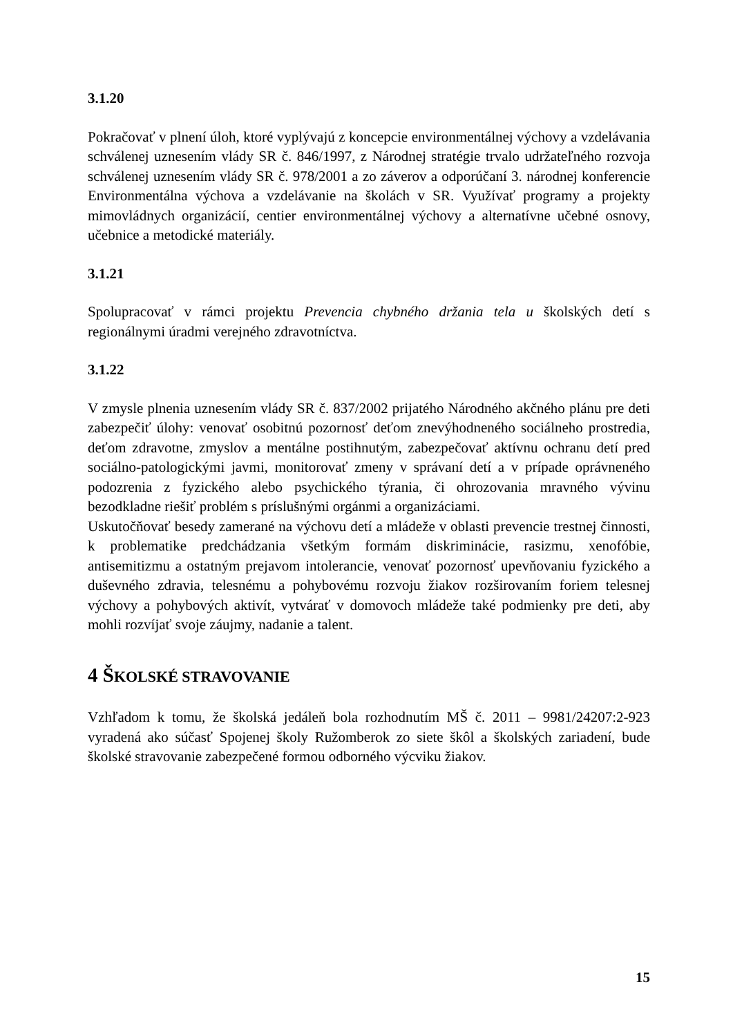3.1.20
Pokračovať v plnení úloh, ktoré vyplývajú z koncepcie environmentálnej výchovy a vzdelávania schválenej uznesením vlády SR č. 846/1997, z Národnej stratégie trvalo udržateľného rozvoja schválenej uznesením vlády SR č. 978/2001 a zo záverov a odporúčaní 3. národnej konferencie Environmentálna výchova a vzdelávanie na školách v SR. Využívať programy a projekty mimovládnych organizácií, centier environmentálnej výchovy a alternatívne učebné osnovy, učebnice a metodické materiály.
3.1.21
Spolupracovať v rámci projektu Prevencia chybného držania tela u školských detí s regionálnymi úradmi verejného zdravotníctva.
3.1.22
V zmysle plnenia uznesením vlády SR č. 837/2002 prijatého Národného akčného plánu pre deti zabezpečiť úlohy: venovať osobitnú pozornosť deťom znevýhodneného sociálneho prostredia, deťom zdravotne, zmyslov a mentálne postihnutým, zabezpečovať aktívnu ochranu detí pred sociálno-patologickými javmi, monitorovať zmeny v správaní detí a v prípade oprávneného podozrenia z fyzického alebo psychického týrania, či ohrozovania mravného vývinu bezodkladne riešiť problém s príslušnými orgánmi a organizáciami.
Uskutočňovať besedy zamerané na výchovu detí a mládeže v oblasti prevencie trestnej činnosti, k problematike predchádzania všetkým formám diskriminácie, rasizmu, xenofóbie, antisemitizmu a ostatným prejavom intolerancie, venovať pozornosť upevňovaniu fyzického a duševného zdravia, telesnému a pohybovému rozvoju žiakov rozširovaním foriem telesnej výchovy a pohybových aktivít, vytvárať v domovoch mládeže také podmienky pre deti, aby mohli rozvíjať svoje záujmy, nadanie a talent.
4 ŠKOLSKÉ STRAVOVANIE
Vzhľadom k tomu, že školská jedáleň bola rozhodnutím MŠ č. 2011 – 9981/24207:2-923 vyradená ako súčasť Spojenej školy Ružomberok zo siete škôl a školských zariadení, bude školské stravovanie zabezpečené formou odborného výcviku žiakov.
15